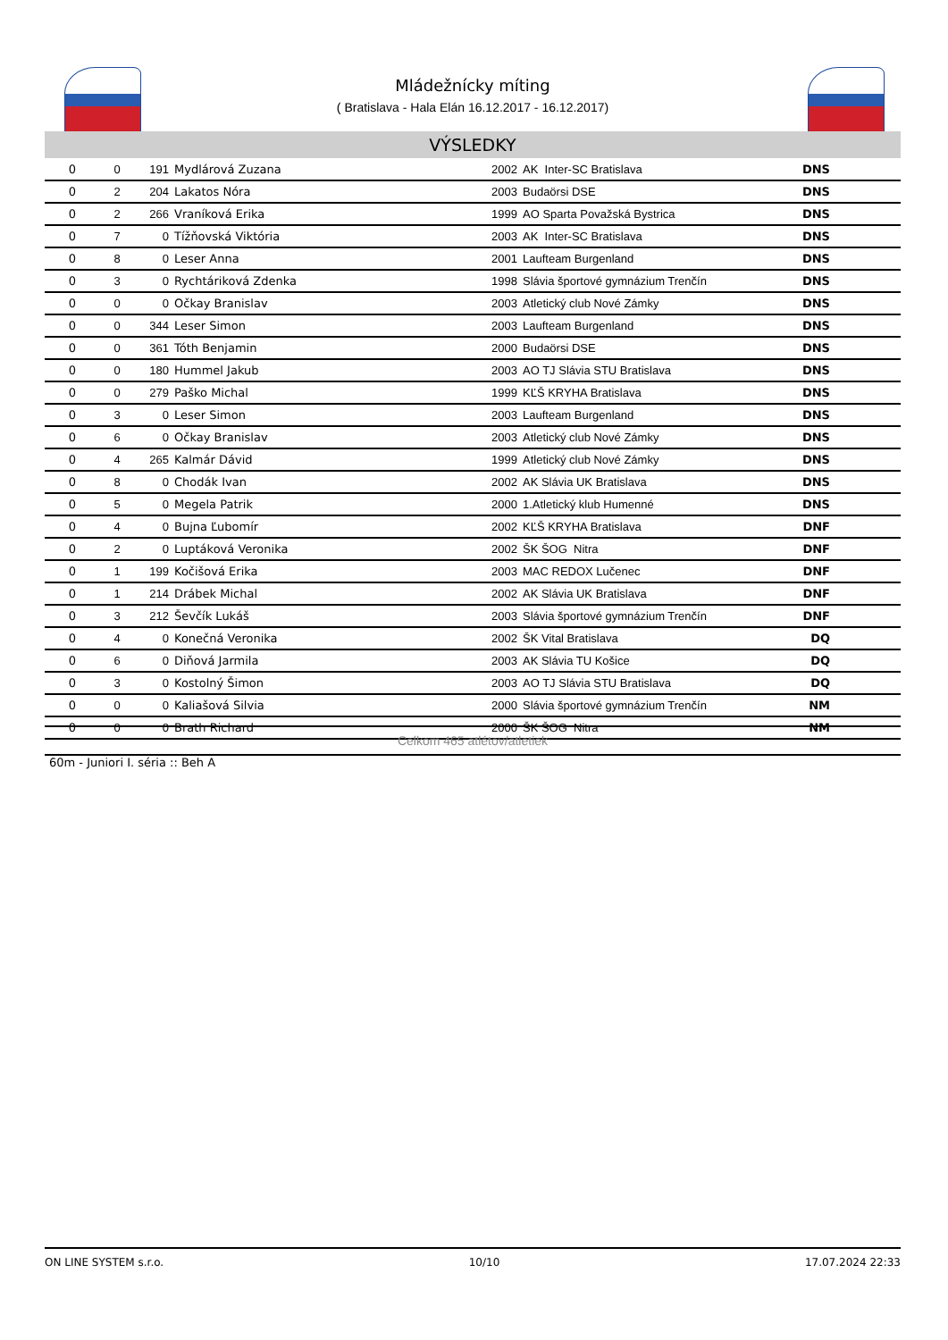Mládežnícky míting
( Bratislava - Hala Elán 16.12.2017 - 16.12.2017)
VÝSLEDKY
| 0 | 0 | 191 | Mydlárová Zuzana | 2002 | AK Inter-SC Bratislava | DNS | |
| 0 | 2 | 204 | Lakatos Nóra | 2003 | Budaörsi DSE | DNS | |
| 0 | 2 | 266 | Vraníková Erika | 1999 | AO Sparta Považská Bystrica | DNS | |
| 0 | 7 | 0 | Tížňovská Viktória | 2003 | AK Inter-SC Bratislava | DNS | |
| 0 | 8 | 0 | Leser Anna | 2001 | Laufteam Burgenland | DNS | |
| 0 | 3 | 0 | Rychtáriková Zdenka | 1998 | Slávia športové gymnázium Trenčín | DNS | |
| 0 | 0 | 0 | Očkay Branislav | 2003 | Atletický club Nové Zámky | DNS | |
| 0 | 0 | 344 | Leser Simon | 2003 | Laufteam Burgenland | DNS | |
| 0 | 0 | 361 | Tóth Benjamin | 2000 | Budaörsi DSE | DNS | |
| 0 | 0 | 180 | Hummel Jakub | 2003 | AO TJ Slávia STU Bratislava | DNS | |
| 0 | 0 | 279 | Paško Michal | 1999 | KĽŠ KRYHA Bratislava | DNS | |
| 0 | 3 | 0 | Leser Simon | 2003 | Laufteam Burgenland | DNS | |
| 0 | 6 | 0 | Očkay Branislav | 2003 | Atletický club Nové Zámky | DNS | |
| 0 | 4 | 265 | Kalmár Dávid | 1999 | Atletický club Nové Zámky | DNS | |
| 0 | 8 | 0 | Chodák Ivan | 2002 | AK Slávia UK Bratislava | DNS | |
| 0 | 5 | 0 | Megela Patrik | 2000 | 1.Atletický klub Humenné | DNS | |
| 0 | 4 | 0 | Bujna Ľubomír | 2002 | KĽŠ KRYHA Bratislava | DNF | |
| 0 | 2 | 0 | Luptáková Veronika | 2002 | ŠK ŠOG Nitra | DNF | |
| 0 | 1 | 199 | Kočišová Erika | 2003 | MAC REDOX Lučenec | DNF | |
| 0 | 1 | 214 | Drábek Michal | 2002 | AK Slávia UK Bratislava | DNF | |
| 0 | 3 | 212 | Ševčík Lukáš | 2003 | Slávia športové gymnázium Trenčín | DNF | |
| 0 | 4 | 0 | Konečná Veronika | 2002 | ŠK Vital Bratislava | DQ | |
| 0 | 6 | 0 | Diňová Jarmila | 2003 | AK Slávia TU Košice | DQ | |
| 0 | 3 | 0 | Kostolný Šimon | 2003 | AO TJ Slávia STU Bratislava | DQ | |
| 0 | 0 | 0 | Kaliašová Silvia | 2000 | Slávia športové gymnázium Trenčín | NM | |
| 0 | 0 | 0 | Brath Richard | 2000 | ŠK ŠOG Nitra | NM | |
Celkom 465 atlétov/atletiek
60m - Juniori I. séria :: Beh A
ON LINE SYSTEM s.r.o. 10/10 17.07.2024 22:33